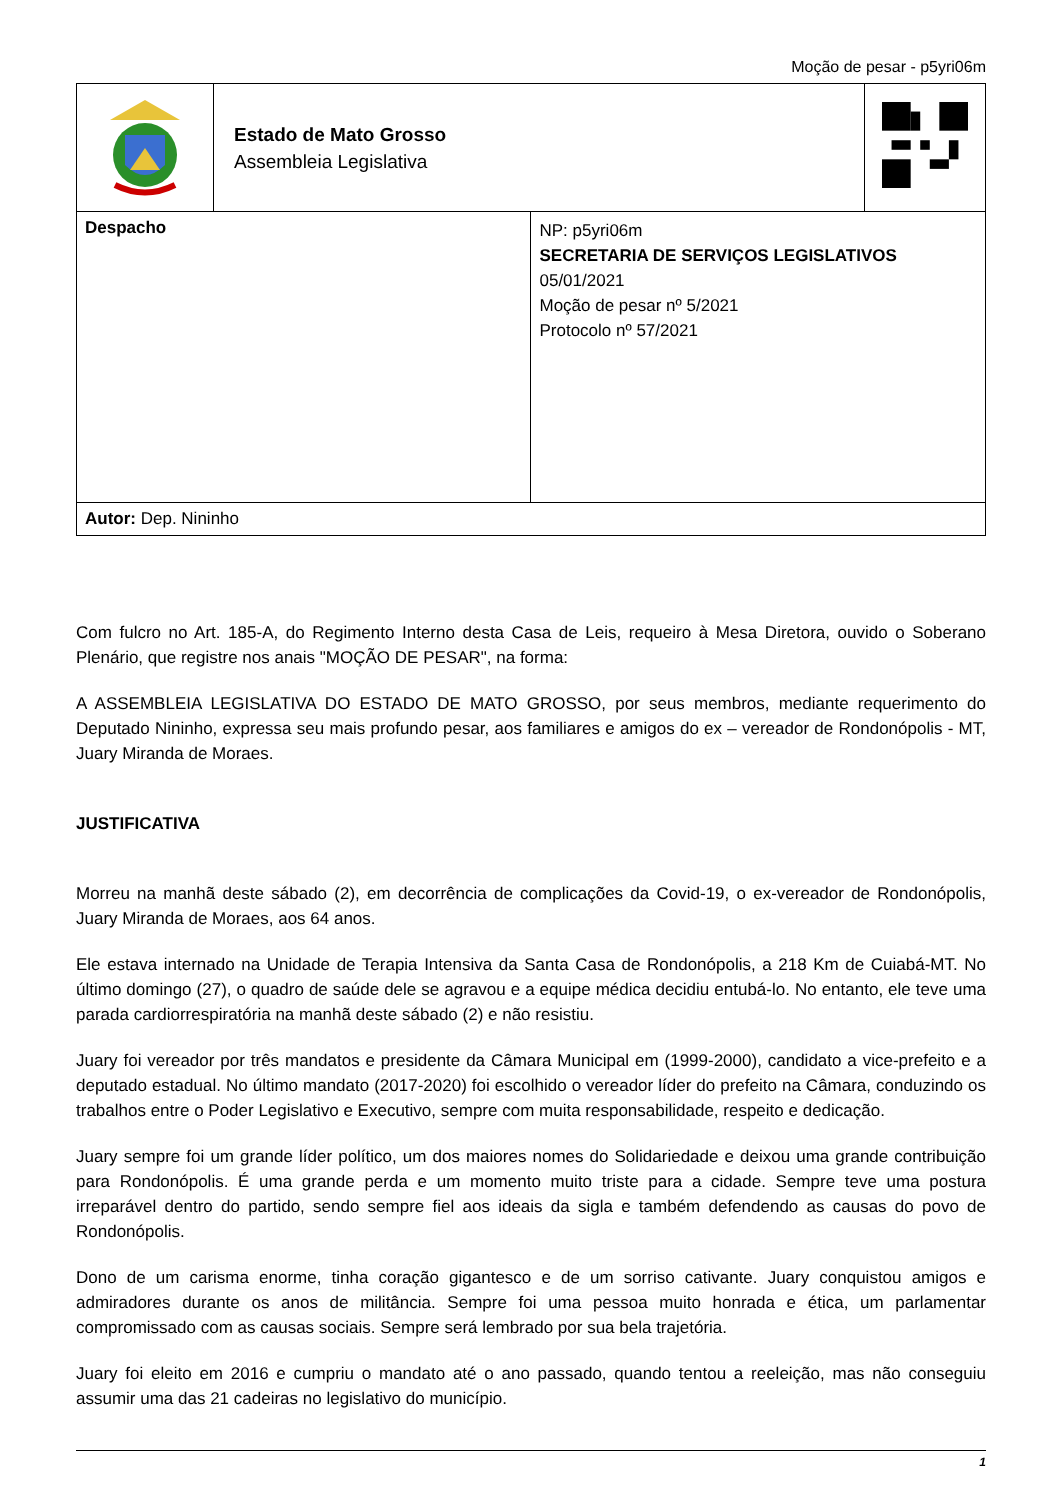Moção de pesar - p5yri06m
| | Estado de Mato Grosso Assembleia Legislativa | | |
| Despacho | | NP: p5yri06m SECRETARIA DE SERVIÇOS LEGISLATIVOS 05/01/2021 Moção de pesar nº 5/2021 Protocolo nº 57/2021 | |
| Autor: Dep. Nininho | | | |
Com fulcro no Art. 185-A, do Regimento Interno desta Casa de Leis, requeiro à Mesa Diretora, ouvido o Soberano Plenário, que registre nos anais "MOÇÃO DE PESAR", na forma:
A ASSEMBLEIA LEGISLATIVA DO ESTADO DE MATO GROSSO, por seus membros, mediante requerimento do Deputado Nininho, expressa seu mais profundo pesar, aos familiares e amigos do ex – vereador de Rondonópolis - MT, Juary Miranda de Moraes.
JUSTIFICATIVA
Morreu na manhã deste sábado (2), em decorrência de complicações da Covid-19, o ex-vereador de Rondonópolis, Juary Miranda de Moraes, aos 64 anos.
Ele estava internado na Unidade de Terapia Intensiva da Santa Casa de Rondonópolis, a 218 Km de Cuiabá-MT. No último domingo (27), o quadro de saúde dele se agravou e a equipe médica decidiu entubá-lo. No entanto, ele teve uma parada cardiorrespiratória na manhã deste sábado (2) e não resistiu.
Juary foi vereador por três mandatos e presidente da Câmara Municipal em (1999-2000), candidato a vice-prefeito e a deputado estadual. No último mandato (2017-2020) foi escolhido o vereador líder do prefeito na Câmara, conduzindo os trabalhos entre o Poder Legislativo e Executivo, sempre com muita responsabilidade, respeito e dedicação.
Juary sempre foi um grande líder político, um dos maiores nomes do Solidariedade e deixou uma grande contribuição para Rondonópolis. É uma grande perda e um momento muito triste para a cidade. Sempre teve uma postura irreparável dentro do partido, sendo sempre fiel aos ideais da sigla e também defendendo as causas do povo de Rondonópolis.
Dono de um carisma enorme, tinha coração gigantesco e de um sorriso cativante. Juary conquistou amigos e admiradores durante os anos de militância. Sempre foi uma pessoa muito honrada e ética, um parlamentar compromissado com as causas sociais. Sempre será lembrado por sua bela trajetória.
Juary foi eleito em 2016 e cumpriu o mandato até o ano passado, quando tentou a reeleição, mas não conseguiu assumir uma das 21 cadeiras no legislativo do município.
1